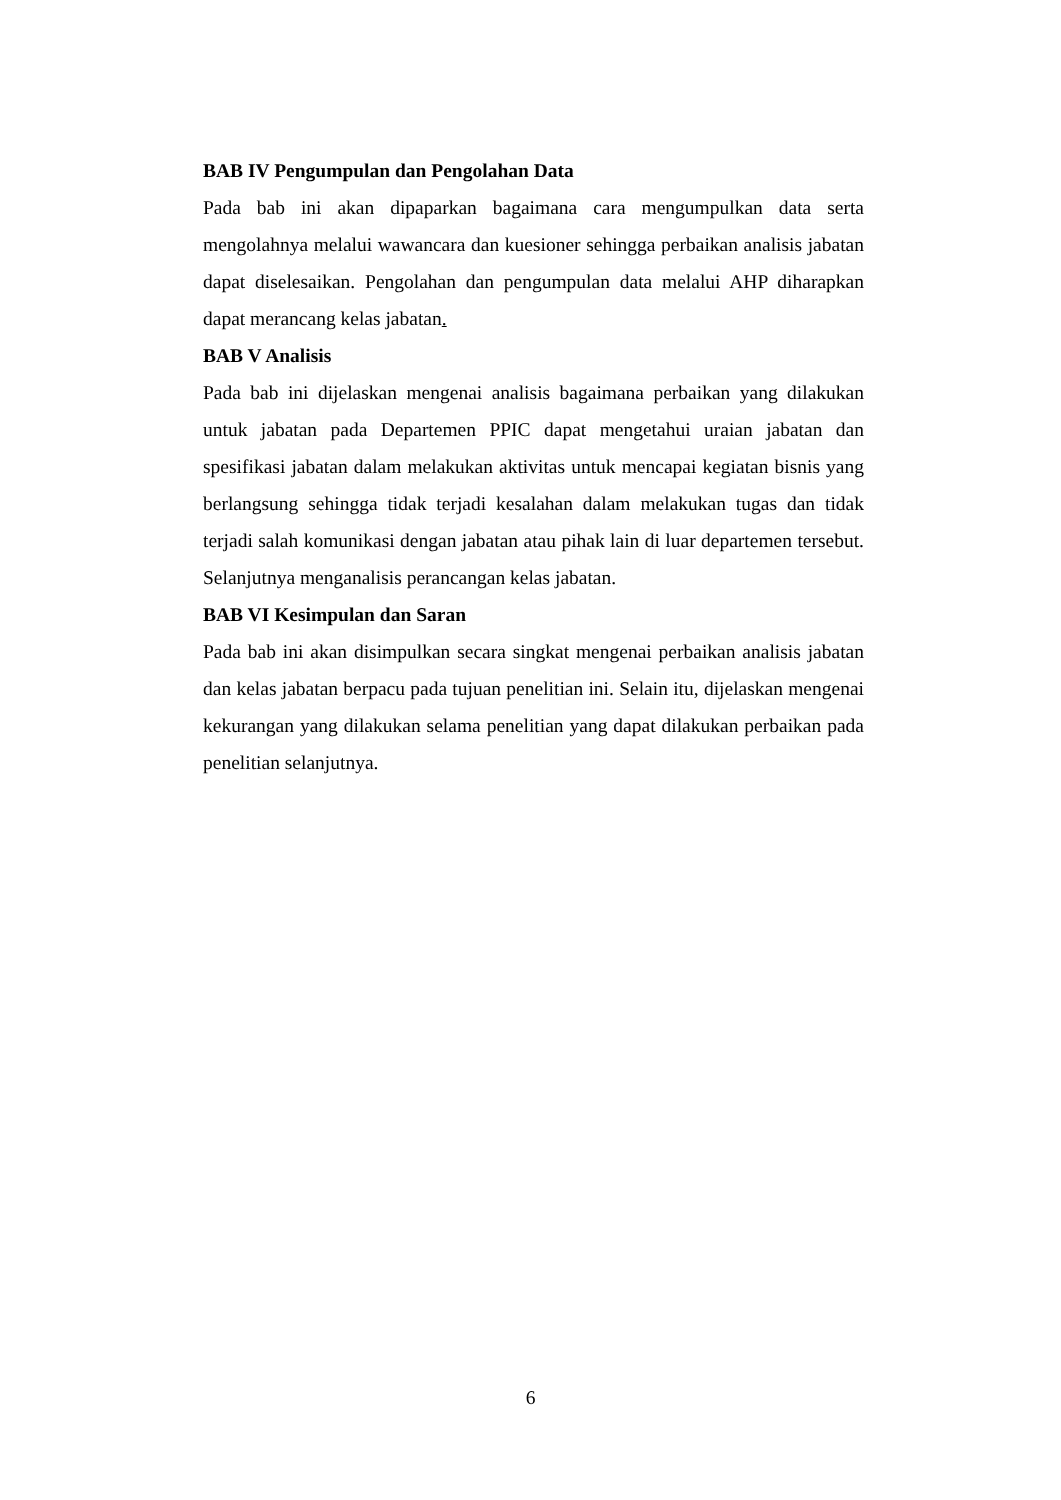BAB IV Pengumpulan dan Pengolahan Data
Pada bab ini akan dipaparkan bagaimana cara mengumpulkan data serta mengolahnya melalui wawancara dan kuesioner sehingga perbaikan analisis jabatan dapat diselesaikan. Pengolahan dan pengumpulan data melalui AHP diharapkan dapat merancang kelas jabatan.
BAB V Analisis
Pada bab ini dijelaskan mengenai analisis bagaimana perbaikan yang dilakukan untuk jabatan pada Departemen PPIC dapat mengetahui uraian jabatan dan spesifikasi jabatan dalam melakukan aktivitas untuk mencapai kegiatan bisnis yang berlangsung sehingga tidak terjadi kesalahan dalam melakukan tugas dan tidak terjadi salah komunikasi dengan jabatan atau pihak lain di luar departemen tersebut. Selanjutnya menganalisis perancangan kelas jabatan.
BAB VI Kesimpulan dan Saran
Pada bab ini akan disimpulkan secara singkat mengenai perbaikan analisis jabatan dan kelas jabatan berpacu pada tujuan penelitian ini. Selain itu, dijelaskan mengenai kekurangan yang dilakukan selama penelitian yang dapat dilakukan perbaikan pada penelitian selanjutnya.
6